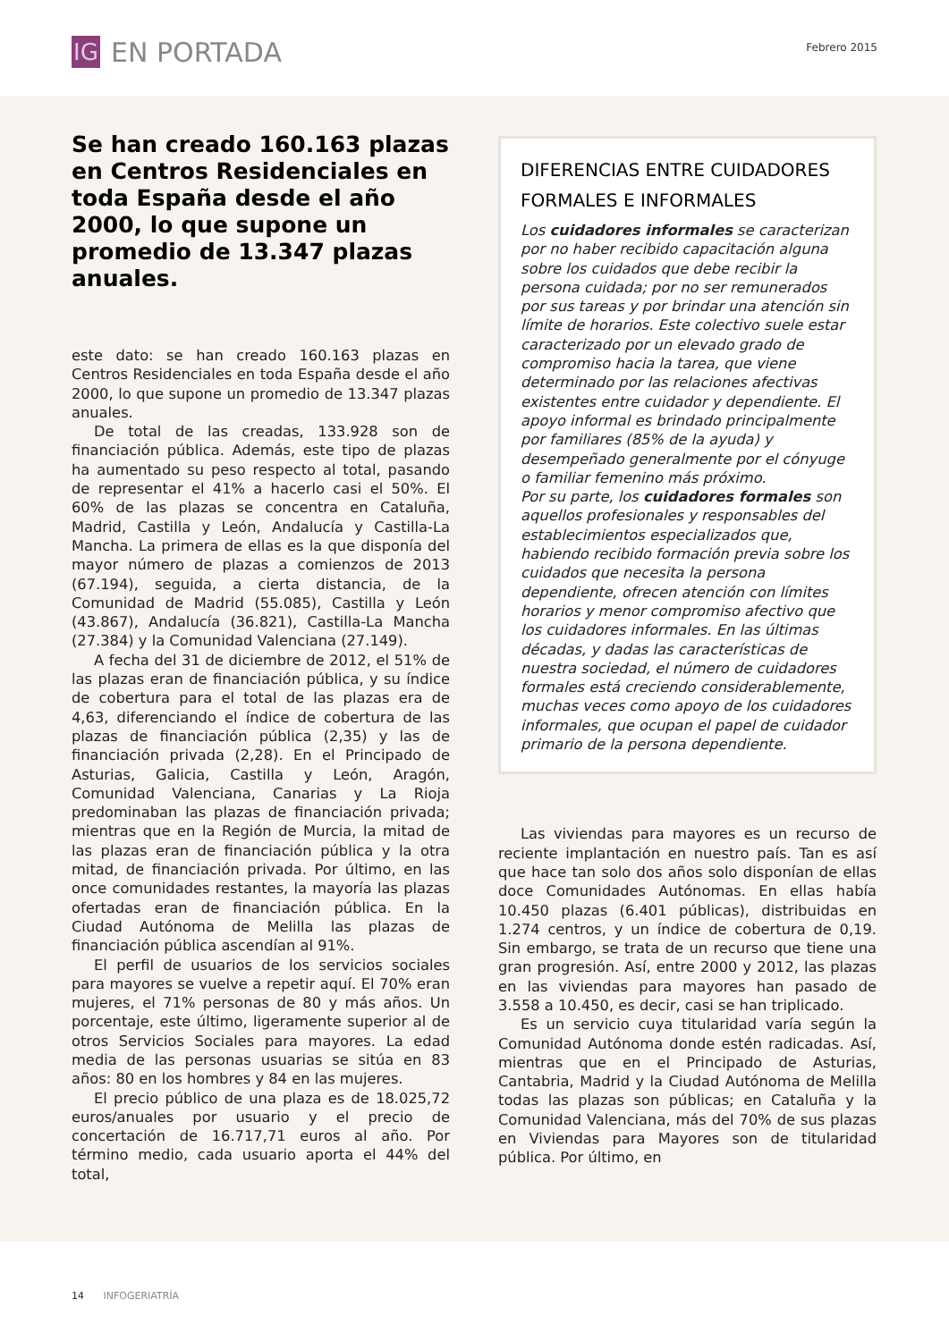IG
EN PORTADA
Febrero 2015
Se han creado 160.163 plazas en Centros Residenciales en toda España desde el año 2000, lo que supone un promedio de 13.347 plazas anuales.
este dato: se han creado 160.163 plazas en Centros Residenciales en toda España desde el año 2000, lo que supone un promedio de 13.347 plazas anuales.
De total de las creadas, 133.928 son de financiación pública. Además, este tipo de plazas ha aumentado su peso respecto al total, pasando de representar el 41% a hacerlo casi el 50%. El 60% de las plazas se concentra en Cataluña, Madrid, Castilla y León, Andalucía y Castilla-La Mancha. La primera de ellas es la que disponía del mayor número de plazas a comienzos de 2013 (67.194), seguida, a cierta distancia, de la Comunidad de Madrid (55.085), Castilla y León (43.867), Andalucía (36.821), Castilla-La Mancha (27.384) y la Comunidad Valenciana (27.149).
A fecha del 31 de diciembre de 2012, el 51% de las plazas eran de financiación pública, y su índice de cobertura para el total de las plazas era de 4,63, diferenciando el índice de cobertura de las plazas de financiación pública (2,35) y las de financiación privada (2,28). En el Principado de Asturias, Galicia, Castilla y León, Aragón, Comunidad Valenciana, Canarias y La Rioja predominaban las plazas de financiación privada; mientras que en la Región de Murcia, la mitad de las plazas eran de financiación pública y la otra mitad, de financiación privada. Por último, en las once comunidades restantes, la mayoría las plazas ofertadas eran de financiación pública. En la Ciudad Autónoma de Melilla las plazas de financiación pública ascendían al 91%.
El perfil de usuarios de los servicios sociales para mayores se vuelve a repetir aquí. El 70% eran mujeres, el 71% personas de 80 y más años. Un porcentaje, este último, ligeramente superior al de otros Servicios Sociales para mayores. La edad media de las personas usuarias se sitúa en 83 años: 80 en los hombres y 84 en las mujeres.
El precio público de una plaza es de 18.025,72 euros/anuales por usuario y el precio de concertación de 16.717,71 euros al año. Por término medio, cada usuario aporta el 44% del total,
DIFERENCIAS ENTRE CUIDADORES FORMALES E INFORMALES
Los cuidadores informales se caracterizan por no haber recibido capacitación alguna sobre los cuidados que debe recibir la persona cuidada; por no ser remunerados por sus tareas y por brindar una atención sin límite de horarios. Este colectivo suele estar caracterizado por un elevado grado de compromiso hacia la tarea, que viene determinado por las relaciones afectivas existentes entre cuidador y dependiente. El apoyo informal es brindado principalmente por familiares (85% de la ayuda) y desempeñado generalmente por el cónyuge o familiar femenino más próximo.
Por su parte, los cuidadores formales son aquellos profesionales y responsables del establecimientos especializados que, habiendo recibido formación previa sobre los cuidados que necesita la persona dependiente, ofrecen atención con límites horarios y menor compromiso afectivo que los cuidadores informales. En las últimas décadas, y dadas las características de nuestra sociedad, el número de cuidadores formales está creciendo considerablemente, muchas veces como apoyo de los cuidadores informales, que ocupan el papel de cuidador primario de la persona dependiente.
Las viviendas para mayores es un recurso de reciente implantación en nuestro país. Tan es así que hace tan solo dos años solo disponían de ellas doce Comunidades Autónomas. En ellas había 10.450 plazas (6.401 públicas), distribuidas en 1.274 centros, y un índice de cobertura de 0,19. Sin embargo, se trata de un recurso que tiene una gran progresión. Así, entre 2000 y 2012, las plazas en las viviendas para mayores han pasado de 3.558 a 10.450, es decir, casi se han triplicado.
Es un servicio cuya titularidad varía según la Comunidad Autónoma donde estén radicadas. Así, mientras que en el Principado de Asturias, Cantabria, Madrid y la Ciudad Autónoma de Melilla todas las plazas son públicas; en Cataluña y la Comunidad Valenciana, más del 70% de sus plazas en Viviendas para Mayores son de titularidad pública. Por último, en
14 INFOGERIATRÍA